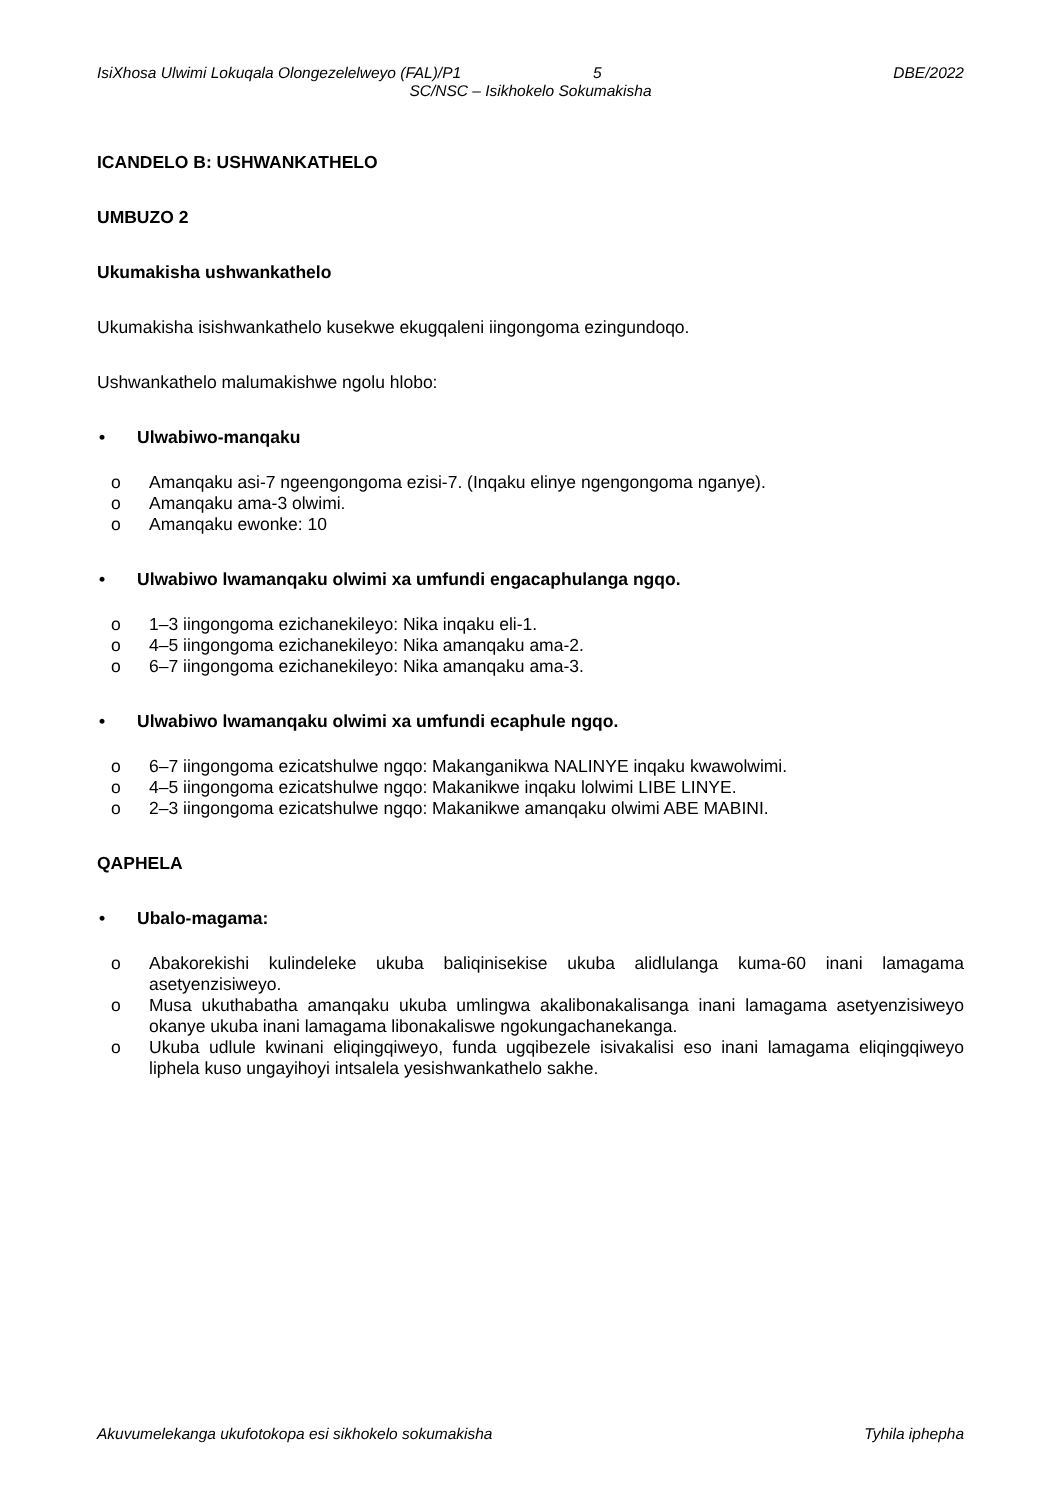IsiXhosa Ulwimi Lokuqala Olongezelelweyo (FAL)/P1 5 DBE/2022
SC/NSC – Isikhokelo Sokumakisha
ICANDELO B: USHWANKATHELO
UMBUZO 2
Ukumakisha ushwankathelo
Ukumakisha isishwankathelo kusekwe ekugqaleni iingongoma ezingundoqo.
Ushwankathelo malumakishwe ngolu hlobo:
• Ulwabiwo-manqaku
o Amanqaku asi-7 ngeengongoma ezisi-7. (Inqaku elinye ngengongoma nganye).
o Amanqaku ama-3 olwimi.
o Amanqaku ewonke: 10
• Ulwabiwo lwamanqaku olwimi xa umfundi engacaphulanga ngqo.
o 1–3 iingongoma ezichanekileyo: Nika inqaku eli-1.
o 4–5 iingongoma ezichanekileyo: Nika amanqaku ama-2.
o 6–7 iingongoma ezichanekileyo: Nika amanqaku ama-3.
• Ulwabiwo lwamanqaku olwimi xa umfundi ecaphule ngqo.
o 6–7 iingongoma ezicatshulwe ngqo: Makanganikwa NALINYE inqaku kwawolwimi.
o 4–5 iingongoma ezicatshulwe ngqo: Makanikwe inqaku lolwimi LIBE LINYE.
o 2–3 iingongoma ezicatshulwe ngqo: Makanikwe amanqaku olwimi ABE MABINI.
QAPHELA
• Ubalo-magama:
o Abakorekishi kulindeleke ukuba baliqinisekise ukuba alidlulanga kuma-60 inani lamagama asetyenzisiweyo.
o Musa ukuthabatha amanqaku ukuba umlingwa akalibonakalisanga inani lamagama asetyenzisiweyo okanye ukuba inani lamagama libonakaliswe ngokungachanekanga.
o Ukuba udlule kwinani eliqingqiweyo, funda ugqibezele isivakalisi eso inani lamagama eliqingqiweyo liphela kuso ungayihoyi intsalela yesishwankathelo sakhe.
Akuvumelekanga ukufotokopa esi sikhokelo sokumakisha Tyhila iphepha